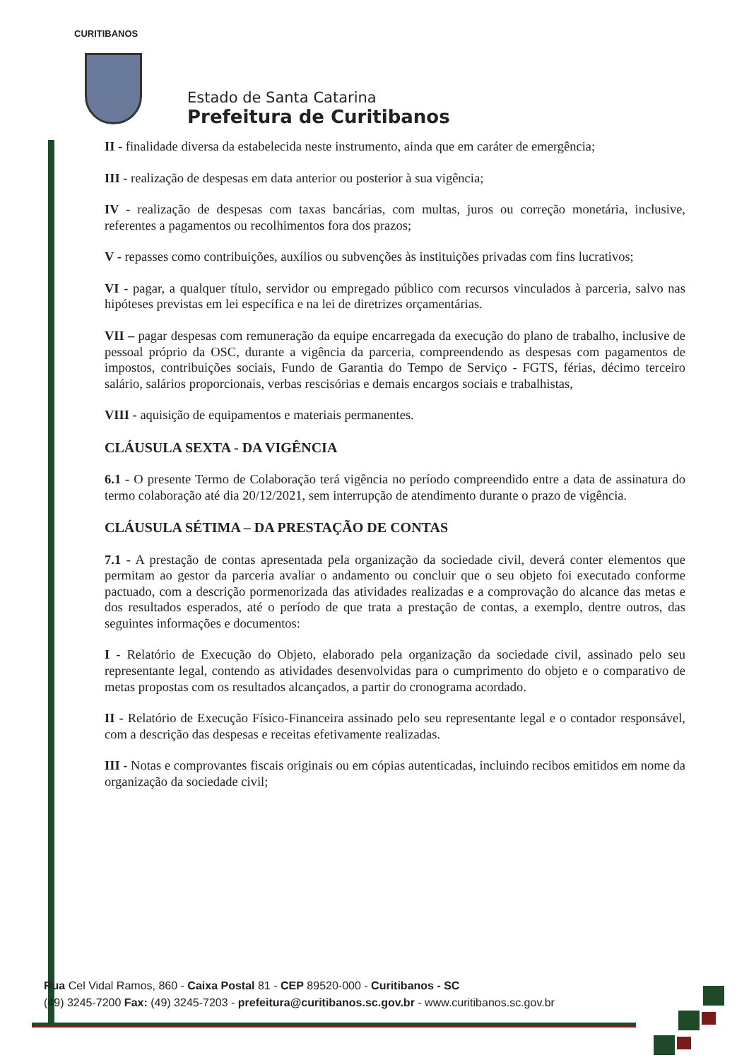CURITIBANOS
Estado de Santa Catarina
Prefeitura de Curitibanos
II - finalidade diversa da estabelecida neste instrumento, ainda que em caráter de emergência;
III - realização de despesas em data anterior ou posterior à sua vigência;
IV - realização de despesas com taxas bancárias, com multas, juros ou correção monetária, inclusive, referentes a pagamentos ou recolhimentos fora dos prazos;
V - repasses como contribuições, auxílios ou subvenções às instituições privadas com fins lucrativos;
VI - pagar, a qualquer título, servidor ou empregado público com recursos vinculados à parceria, salvo nas hipóteses previstas em lei específica e na lei de diretrizes orçamentárias.
VII – pagar despesas com remuneração da equipe encarregada da execução do plano de trabalho, inclusive de pessoal próprio da OSC, durante a vigência da parceria, compreendendo as despesas com pagamentos de impostos, contribuições sociais, Fundo de Garantia do Tempo de Serviço - FGTS, férias, décimo terceiro salário, salários proporcionais, verbas rescisórias e demais encargos sociais e trabalhistas,
VIII - aquisição de equipamentos e materiais permanentes.
CLÁUSULA SEXTA - DA VIGÊNCIA
6.1 - O presente Termo de Colaboração terá vigência no período compreendido entre a data de assinatura do termo colaboração até dia 20/12/2021, sem interrupção de atendimento durante o prazo de vigência.
CLÁUSULA SÉTIMA – DA PRESTAÇÃO DE CONTAS
7.1 - A prestação de contas apresentada pela organização da sociedade civil, deverá conter elementos que permitam ao gestor da parceria avaliar o andamento ou concluir que o seu objeto foi executado conforme pactuado, com a descrição pormenorizada das atividades realizadas e a comprovação do alcance das metas e dos resultados esperados, até o período de que trata a prestação de contas, a exemplo, dentre outros, das seguintes informações e documentos:
I - Relatório de Execução do Objeto, elaborado pela organização da sociedade civil, assinado pelo seu representante legal, contendo as atividades desenvolvidas para o cumprimento do objeto e o comparativo de metas propostas com os resultados alcançados, a partir do cronograma acordado.
II - Relatório de Execução Físico-Financeira assinado pelo seu representante legal e o contador responsável, com a descrição das despesas e receitas efetivamente realizadas.
III - Notas e comprovantes fiscais originais ou em cópias autenticadas, incluindo recibos emitidos em nome da organização da sociedade civil;
Rua Cel Vidal Ramos, 860 - Caixa Postal 81 - CEP 89520-000 - Curitibanos - SC
(49) 3245-7200 Fax: (49) 3245-7203 - prefeitura@curitibanos.sc.gov.br - www.curitibanos.sc.gov.br